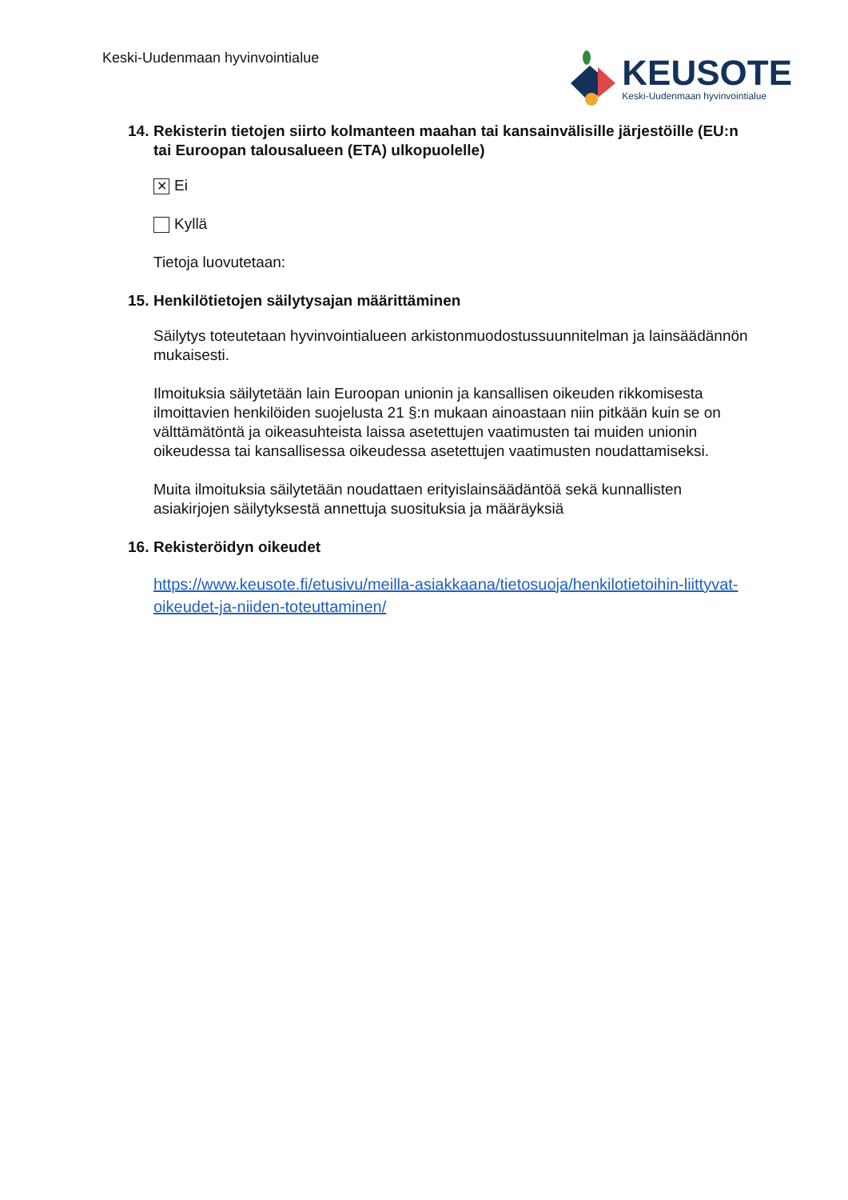Keski-Uudenmaan hyvinvointialue
KEUSOTE
Keski-Uudenmaan hyvinvointialue
14. Rekisterin tietojen siirto kolmanteen maahan tai kansainvälisille järjestöille (EU:n tai Euroopan talousalueen (ETA) ulkopuolelle)
✕ Ei
Kyllä
Tietoja luovutetaan:
15. Henkilötietojen säilytysajan määrittäminen
Säilytys toteutetaan hyvinvointialueen arkistonmuodostussuunnitelman ja lainsäädännön mukaisesti.
Ilmoituksia säilytetään lain Euroopan unionin ja kansallisen oikeuden rikkomisesta ilmoittavien henkilöiden suojelusta 21 §:n mukaan ainoastaan niin pitkään kuin se on välttämätöntä ja oikeasuhteista laissa asetettujen vaatimusten tai muiden unionin oikeudessa tai kansallisessa oikeudessa asetettujen vaatimusten noudattamiseksi.
Muita ilmoituksia säilytetään noudattaen erityislainsäädäntöä sekä kunnallisten asiakirjojen säilytyksestä annettuja suosituksia ja määräyksiä
16. Rekisteröidyn oikeudet
https://www.keusote.fi/etusivu/meilla-asiakkaana/tietosuoja/henkilotietoihin-liittyvat-oikeudet-ja-niiden-toteuttaminen/